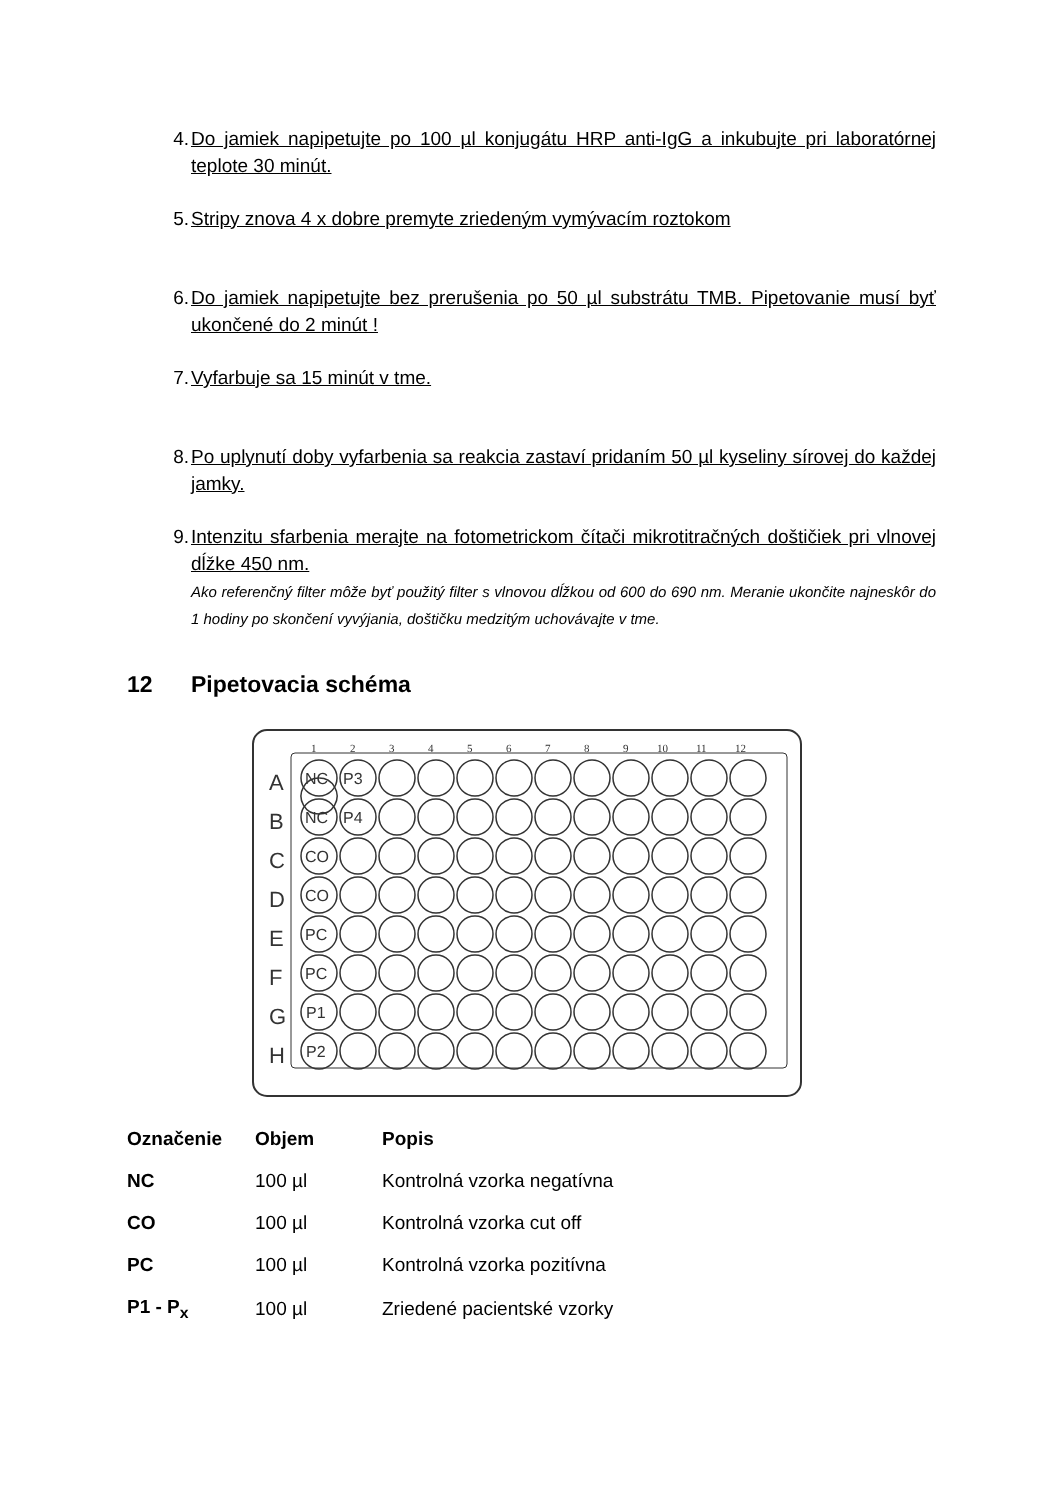4. Do jamiek napipetujte po 100 µl konjugátu HRP anti-IgG a inkubujte pri laboratórnej teplote 30 minút.
5. Stripy znova 4 x dobre premyte zriedeným vymývacím roztokom
6. Do jamiek napipetujte bez prerušenia po 50 µl substrátu TMB. Pipetovanie musí byť ukončené do 2 minút !
7. Vyfarbuje sa 15 minút v tme.
8. Po uplynutí doby vyfarbenia sa reakcia zastaví pridaním 50 µl kyseliny sírovej do každej jamky.
9. Intenzitu sfarbenia merajte na fotometrickom čítači mikrotitračných doštičiek pri vlnovej dĺžke 450 nm.
Ako referenčný filter môže byť použitý filter s vlnovou dĺžkou od 600 do 690 nm. Meranie ukončite najneskôr do 1 hodiny po skončení vyvýjania, doštičku medzitým uchovávajte v tme.
12 Pipetovacia schéma
1
2
3
4
5
6
7
8
9
10
11
12
A
B
C
D
E
F
G
H
NC
P3
NC
P4
CO
CO
PC
PC
P1
P2
| Označenie | Objem | Popis |
| --- | --- | --- |
| NC | 100 µl | Kontrolná vzorka negatívna |
| CO | 100 µl | Kontrolná vzorka cut off |
| PC | 100 µl | Kontrolná vzorka pozitívna |
| P1 - P<sub>x</sub> | 100 µl | Zriedené pacientské vzorky |